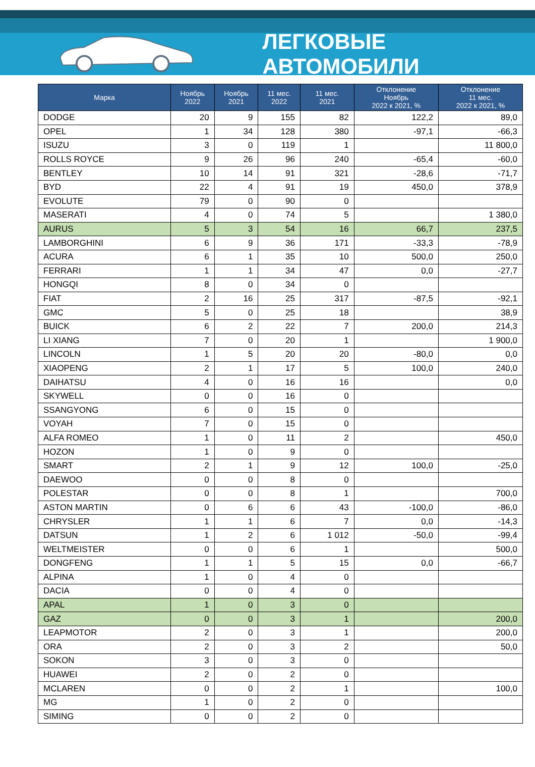ЛЕГКОВЫЕ АВТОМОБИЛИ
| Марка | Ноябрь 2022 | Ноябрь 2021 | 11 мес. 2022 | 11 мес. 2021 | Отклонение Ноябрь 2022 к 2021, % | Отклонение 11 мес. 2022 к 2021, % |
| --- | --- | --- | --- | --- | --- | --- |
| DODGE | 20 | 9 | 155 | 82 | 122,2 | 89,0 |
| OPEL | 1 | 34 | 128 | 380 | -97,1 | -66,3 |
| ISUZU | 3 | 0 | 119 | 1 | | 11 800,0 |
| ROLLS ROYCE | 9 | 26 | 96 | 240 | -65,4 | -60,0 |
| BENTLEY | 10 | 14 | 91 | 321 | -28,6 | -71,7 |
| BYD | 22 | 4 | 91 | 19 | 450,0 | 378,9 |
| EVOLUTE | 79 | 0 | 90 | 0 | | |
| MASERATI | 4 | 0 | 74 | 5 | | 1 380,0 |
| AURUS | 5 | 3 | 54 | 16 | 66,7 | 237,5 |
| LAMBORGHINI | 6 | 9 | 36 | 171 | -33,3 | -78,9 |
| ACURA | 6 | 1 | 35 | 10 | 500,0 | 250,0 |
| FERRARI | 1 | 1 | 34 | 47 | 0,0 | -27,7 |
| HONGQI | 8 | 0 | 34 | 0 | | |
| FIAT | 2 | 16 | 25 | 317 | -87,5 | -92,1 |
| GMC | 5 | 0 | 25 | 18 | | 38,9 |
| BUICK | 6 | 2 | 22 | 7 | 200,0 | 214,3 |
| LI XIANG | 7 | 0 | 20 | 1 | | 1 900,0 |
| LINCOLN | 1 | 5 | 20 | 20 | -80,0 | 0,0 |
| XIAOPENG | 2 | 1 | 17 | 5 | 100,0 | 240,0 |
| DAIHATSU | 4 | 0 | 16 | 16 | | 0,0 |
| SKYWELL | 0 | 0 | 16 | 0 | | |
| SSANGYONG | 6 | 0 | 15 | 0 | | |
| VOYAH | 7 | 0 | 15 | 0 | | |
| ALFA ROMEO | 1 | 0 | 11 | 2 | | 450,0 |
| HOZON | 1 | 0 | 9 | 0 | | |
| SMART | 2 | 1 | 9 | 12 | 100,0 | -25,0 |
| DAEWOO | 0 | 0 | 8 | 0 | | |
| POLESTAR | 0 | 0 | 8 | 1 | | 700,0 |
| ASTON MARTIN | 0 | 6 | 6 | 43 | -100,0 | -86,0 |
| CHRYSLER | 1 | 1 | 6 | 7 | 0,0 | -14,3 |
| DATSUN | 1 | 2 | 6 | 1 012 | -50,0 | -99,4 |
| WELTMEISTER | 0 | 0 | 6 | 1 | | 500,0 |
| DONGFENG | 1 | 1 | 5 | 15 | 0,0 | -66,7 |
| ALPINA | 1 | 0 | 4 | 0 | | |
| DACIA | 0 | 0 | 4 | 0 | | |
| APAL | 1 | 0 | 3 | 0 | | |
| GAZ | 0 | 0 | 3 | 1 | | 200,0 |
| LEAPMOTOR | 2 | 0 | 3 | 1 | | 200,0 |
| ORA | 2 | 0 | 3 | 2 | | 50,0 |
| SOKON | 3 | 0 | 3 | 0 | | |
| HUAWEI | 2 | 0 | 2 | 0 | | |
| MCLAREN | 0 | 0 | 2 | 1 | | 100,0 |
| MG | 1 | 0 | 2 | 0 | | |
| SIMING | 0 | 0 | 2 | 0 | | |